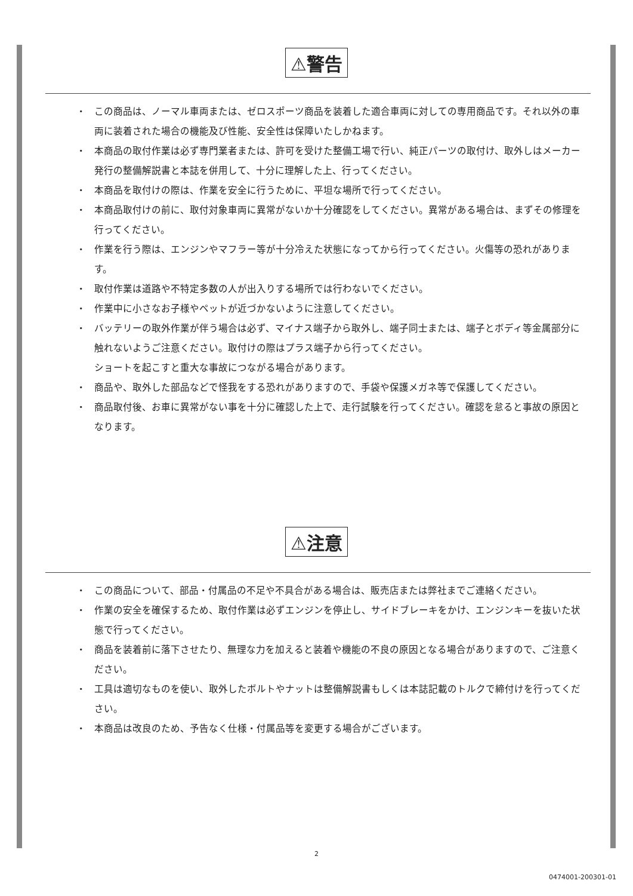⚠警告
・ この商品は、ノーマル車両または、ゼロスポーツ商品を装着した適合車両に対しての専用商品です。それ以外の車両に装着された場合の機能及び性能、安全性は保障いたしかねます。
・ 本商品の取付作業は必ず専門業者または、許可を受けた整備工場で行い、純正パーツの取付け、取外しはメーカー発行の整備解説書と本誌を併用して、十分に理解した上、行ってください。
・ 本商品を取付けの際は、作業を安全に行うために、平坦な場所で行ってください。
・ 本商品取付けの前に、取付対象車両に異常がないか十分確認をしてください。異常がある場合は、まずその修理を行ってください。
・ 作業を行う際は、エンジンやマフラー等が十分冷えた状態になってから行ってください。火傷等の恐れがあります。
・ 取付作業は道路や不特定多数の人が出入りする場所では行わないでください。
・ 作業中に小さなお子様やペットが近づかないように注意してください。
・ バッテリーの取外作業が伴う場合は必ず、マイナス端子から取外し、端子同士または、端子とボディ等金属部分に触れないようご注意ください。取付けの際はプラス端子から行ってください。
ショートを起こすと重大な事故につながる場合があります。
・ 商品や、取外した部品などで怪我をする恐れがありますので、手袋や保護メガネ等で保護してください。
・ 商品取付後、お車に異常がない事を十分に確認した上で、走行試験を行ってください。確認を怠ると事故の原因となります。
⚠注意
・ この商品について、部品・付属品の不足や不具合がある場合は、販売店または弊社までご連絡ください。
・ 作業の安全を確保するため、取付作業は必ずエンジンを停止し、サイドブレーキをかけ、エンジンキーを抜いた状態で行ってください。
・ 商品を装着前に落下させたり、無理な力を加えると装着や機能の不良の原因となる場合がありますので、ご注意ください。
・ 工具は適切なものを使い、取外したボルトやナットは整備解説書もしくは本誌記載のトルクで締付けを行ってください。
・ 本商品は改良のため、予告なく仕様・付属品等を変更する場合がございます。
2
0474001-200301-01